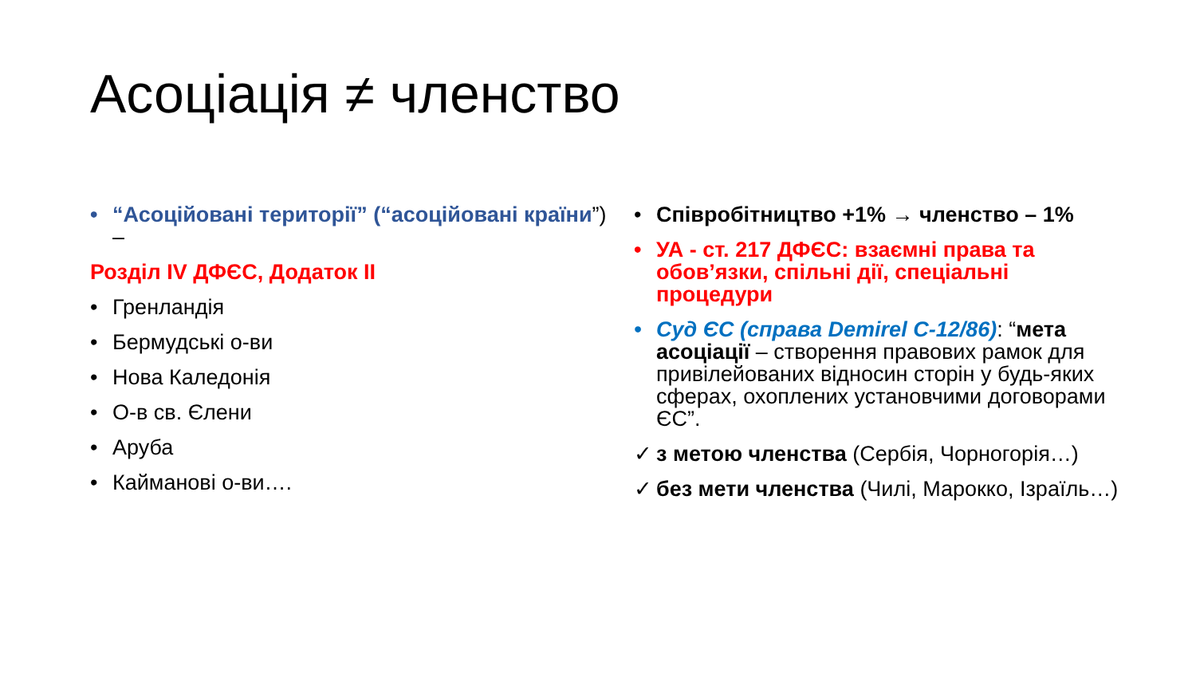Асоціація ≠ членство
• “Асоційовані території” (“асоційовані країни”) –
Розділ IV ДФЄС, Додаток II
• Гренландія
• Бермудські о-ви
• Нова Каледонія
• О-в св. Єлени
• Аруба
• Кайманові о-ви….
• Співробітництво +1% → членство – 1%
• УА - ст. 217 ДФЄС: взаємні права та обов’язки, спільні дії, спеціальні процедури
• Суд ЄС (справа Demirel C-12/86): “мета асоціації – створення правових рамок для привілейованих відносин сторін у будь-яких сферах, охоплених установчими договорами ЄС”.
✓ з метою членства (Сербія, Чорногорія…)
✓ без мети членства (Чилі, Марокко, Ізраїль…)